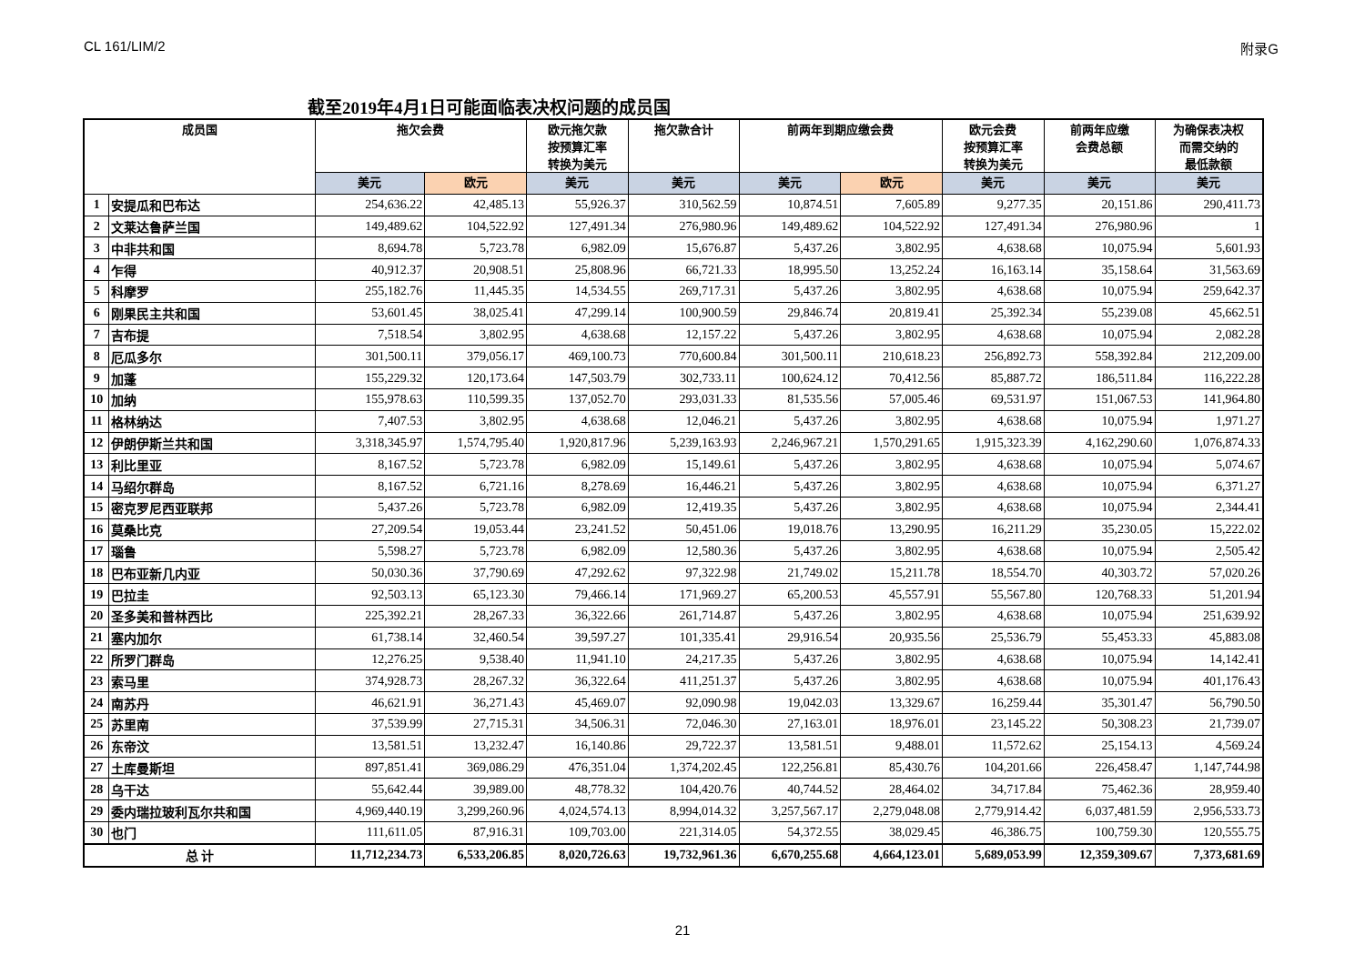CL 161/LIM/2 附录G
截至2019年4月1日可能面临表决权问题的成员国
| 成员国 | | 拖欠会费 | | 欧元拖欠款 按预算汇率 转换为美元 | 拖欠款合计 | 前两年到期应缴会费 | | 欧元会费 按预算汇率 转换为美元 | 前两年应缴 会费总额 | 为确保表决权 而需交纳的 最低款额 |
| --- | --- | --- | --- | --- | --- | --- | --- | --- | --- | --- |
| | | 美元 | 欧元 | 美元 | 美元 | 美元 | 欧元 | 美元 | 美元 | 美元 |
| 1 | 安提瓜和巴布达 | 254,636.22 | 42,485.13 | 55,926.37 | 310,562.59 | 10,874.51 | 7,605.89 | 9,277.35 | 20,151.86 | 290,411.73 |
| 2 | 文莱达鲁萨兰国 | 149,489.62 | 104,522.92 | 127,491.34 | 276,980.96 | 149,489.62 | 104,522.92 | 127,491.34 | 276,980.96 | 1 |
| 3 | 中非共和国 | 8,694.78 | 5,723.78 | 6,982.09 | 15,676.87 | 5,437.26 | 3,802.95 | 4,638.68 | 10,075.94 | 5,601.93 |
| 4 | 乍得 | 40,912.37 | 20,908.51 | 25,808.96 | 66,721.33 | 18,995.50 | 13,252.24 | 16,163.14 | 35,158.64 | 31,563.69 |
| 5 | 科摩罗 | 255,182.76 | 11,445.35 | 14,534.55 | 269,717.31 | 5,437.26 | 3,802.95 | 4,638.68 | 10,075.94 | 259,642.37 |
| 6 | 刚果民主共和国 | 53,601.45 | 38,025.41 | 47,299.14 | 100,900.59 | 29,846.74 | 20,819.41 | 25,392.34 | 55,239.08 | 45,662.51 |
| 7 | 吉布提 | 7,518.54 | 3,802.95 | 4,638.68 | 12,157.22 | 5,437.26 | 3,802.95 | 4,638.68 | 10,075.94 | 2,082.28 |
| 8 | 厄瓜多尔 | 301,500.11 | 379,056.17 | 469,100.73 | 770,600.84 | 301,500.11 | 210,618.23 | 256,892.73 | 558,392.84 | 212,209.00 |
| 9 | 加蓬 | 155,229.32 | 120,173.64 | 147,503.79 | 302,733.11 | 100,624.12 | 70,412.56 | 85,887.72 | 186,511.84 | 116,222.28 |
| 10 | 加纳 | 155,978.63 | 110,599.35 | 137,052.70 | 293,031.33 | 81,535.56 | 57,005.46 | 69,531.97 | 151,067.53 | 141,964.80 |
| 11 | 格林纳达 | 7,407.53 | 3,802.95 | 4,638.68 | 12,046.21 | 5,437.26 | 3,802.95 | 4,638.68 | 10,075.94 | 1,971.27 |
| 12 | 伊朗伊斯兰共和国 | 3,318,345.97 | 1,574,795.40 | 1,920,817.96 | 5,239,163.93 | 2,246,967.21 | 1,570,291.65 | 1,915,323.39 | 4,162,290.60 | 1,076,874.33 |
| 13 | 利比里亚 | 8,167.52 | 5,723.78 | 6,982.09 | 15,149.61 | 5,437.26 | 3,802.95 | 4,638.68 | 10,075.94 | 5,074.67 |
| 14 | 马绍尔群岛 | 8,167.52 | 6,721.16 | 8,278.69 | 16,446.21 | 5,437.26 | 3,802.95 | 4,638.68 | 10,075.94 | 6,371.27 |
| 15 | 密克罗尼西亚联邦 | 5,437.26 | 5,723.78 | 6,982.09 | 12,419.35 | 5,437.26 | 3,802.95 | 4,638.68 | 10,075.94 | 2,344.41 |
| 16 | 莫桑比克 | 27,209.54 | 19,053.44 | 23,241.52 | 50,451.06 | 19,018.76 | 13,290.95 | 16,211.29 | 35,230.05 | 15,222.02 |
| 17 | 瑙鲁 | 5,598.27 | 5,723.78 | 6,982.09 | 12,580.36 | 5,437.26 | 3,802.95 | 4,638.68 | 10,075.94 | 2,505.42 |
| 18 | 巴布亚新几内亚 | 50,030.36 | 37,790.69 | 47,292.62 | 97,322.98 | 21,749.02 | 15,211.78 | 18,554.70 | 40,303.72 | 57,020.26 |
| 19 | 巴拉圭 | 92,503.13 | 65,123.30 | 79,466.14 | 171,969.27 | 65,200.53 | 45,557.91 | 55,567.80 | 120,768.33 | 51,201.94 |
| 20 | 圣多美和普林西比 | 225,392.21 | 28,267.33 | 36,322.66 | 261,714.87 | 5,437.26 | 3,802.95 | 4,638.68 | 10,075.94 | 251,639.92 |
| 21 | 塞内加尔 | 61,738.14 | 32,460.54 | 39,597.27 | 101,335.41 | 29,916.54 | 20,935.56 | 25,536.79 | 55,453.33 | 45,883.08 |
| 22 | 所罗门群岛 | 12,276.25 | 9,538.40 | 11,941.10 | 24,217.35 | 5,437.26 | 3,802.95 | 4,638.68 | 10,075.94 | 14,142.41 |
| 23 | 索马里 | 374,928.73 | 28,267.32 | 36,322.64 | 411,251.37 | 5,437.26 | 3,802.95 | 4,638.68 | 10,075.94 | 401,176.43 |
| 24 | 南苏丹 | 46,621.91 | 36,271.43 | 45,469.07 | 92,090.98 | 19,042.03 | 13,329.67 | 16,259.44 | 35,301.47 | 56,790.50 |
| 25 | 苏里南 | 37,539.99 | 27,715.31 | 34,506.31 | 72,046.30 | 27,163.01 | 18,976.01 | 23,145.22 | 50,308.23 | 21,739.07 |
| 26 | 东帝汶 | 13,581.51 | 13,232.47 | 16,140.86 | 29,722.37 | 13,581.51 | 9,488.01 | 11,572.62 | 25,154.13 | 4,569.24 |
| 27 | 土库曼斯坦 | 897,851.41 | 369,086.29 | 476,351.04 | 1,374,202.45 | 122,256.81 | 85,430.76 | 104,201.66 | 226,458.47 | 1,147,744.98 |
| 28 | 乌干达 | 55,642.44 | 39,989.00 | 48,778.32 | 104,420.76 | 40,744.52 | 28,464.02 | 34,717.84 | 75,462.36 | 28,959.40 |
| 29 | 委内瑞拉玻利瓦尔共和国 | 4,969,440.19 | 3,299,260.96 | 4,024,574.13 | 8,994,014.32 | 3,257,567.17 | 2,279,048.08 | 2,779,914.42 | 6,037,481.59 | 2,956,533.73 |
| 30 | 也门 | 111,611.05 | 87,916.31 | 109,703.00 | 221,314.05 | 54,372.55 | 38,029.45 | 46,386.75 | 100,759.30 | 120,555.75 |
| 总 计 | | 11,712,234.73 | 6,533,206.85 | 8,020,726.63 | 19,732,961.36 | 6,670,255.68 | 4,664,123.01 | 5,689,053.99 | 12,359,309.67 | 7,373,681.69 |
21